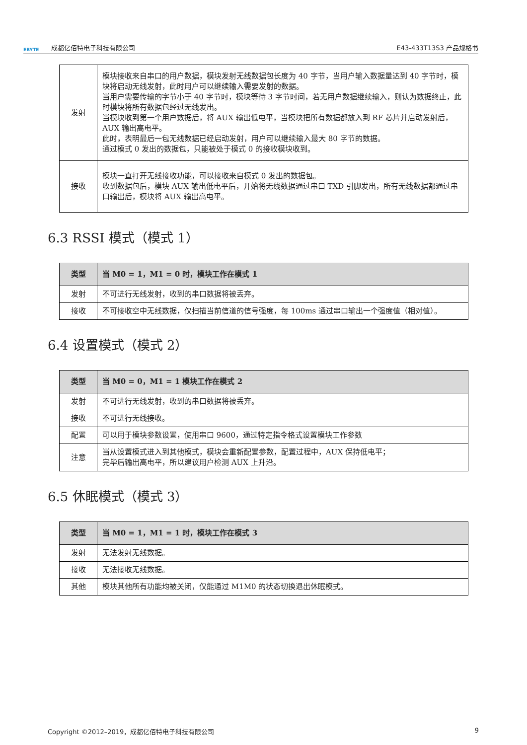EBYTE 成都亿佰特电子科技有限公司 E43-433T13S3 产品规格书
| 发射 | 模块接收来自串口的用户数据，模块发射无线数据包长度为 40 字节，当用户输入数据量达到 40 字节时，模块将启动无线发射，此时用户可以继续输入需要发射的数据。 当用户需要传输的字节小于 40 字节时，模块等待 3 字节时间，若无用户数据继续输入，则认为数据终止，此时模块将所有数据包经过无线发出。 当模块收到第一个用户数据后，将 AUX 输出低电平，当模块把所有数据都放入到 RF 芯片并启动发射后，AUX 输出高电平。 此时，表明最后一包无线数据已经启动发射，用户可以继续输入最大 80 字节的数据。 通过模式 0 发出的数据包，只能被处于模式 0 的接收模块收到。 |
| 接收 | 模块一直打开无线接收功能，可以接收来自模式 0 发出的数据包。 收到数据包后，模块 AUX 输出低电平后，开始将无线数据通过串口 TXD 引脚发出，所有无线数据都通过串口输出后，模块将 AUX 输出高电平。 |
6.3 RSSI 模式（模式 1）
| 类型 | 当 M0 = 1，M1 = 0 时，模块工作在模式 1 |
| --- | --- |
| 发射 | 不可进行无线发射，收到的串口数据将被丢弃。 |
| 接收 | 不可接收空中无线数据，仅扫描当前信道的信号强度，每 100ms 通过串口输出一个强度值（相对值）。 |
6.4 设置模式（模式 2）
| 类型 | 当 M0 = 0，M1 = 1 模块工作在模式 2 |
| --- | --- |
| 发射 | 不可进行无线发射，收到的串口数据将被丢弃。 |
| 接收 | 不可进行无线接收。 |
| 配置 | 可以用于模块参数设置，使用串口 9600，通过特定指令格式设置模块工作参数 |
| 注意 | 当从设置模式进入到其他模式，模块会重新配置参数，配置过程中，AUX 保持低电平； 完毕后输出高电平，所以建议用户检测 AUX 上升沿。 |
6.5 休眠模式（模式 3）
| 类型 | 当 M0 = 1，M1 = 1 时，模块工作在模式 3 |
| --- | --- |
| 发射 | 无法发射无线数据。 |
| 接收 | 无法接收无线数据。 |
| 其他 | 模块其他所有功能均被关闭，仅能通过 M1M0 的状态切换退出休眠模式。 |
Copyright ©2012–2019，成都亿佰特电子科技有限公司 9